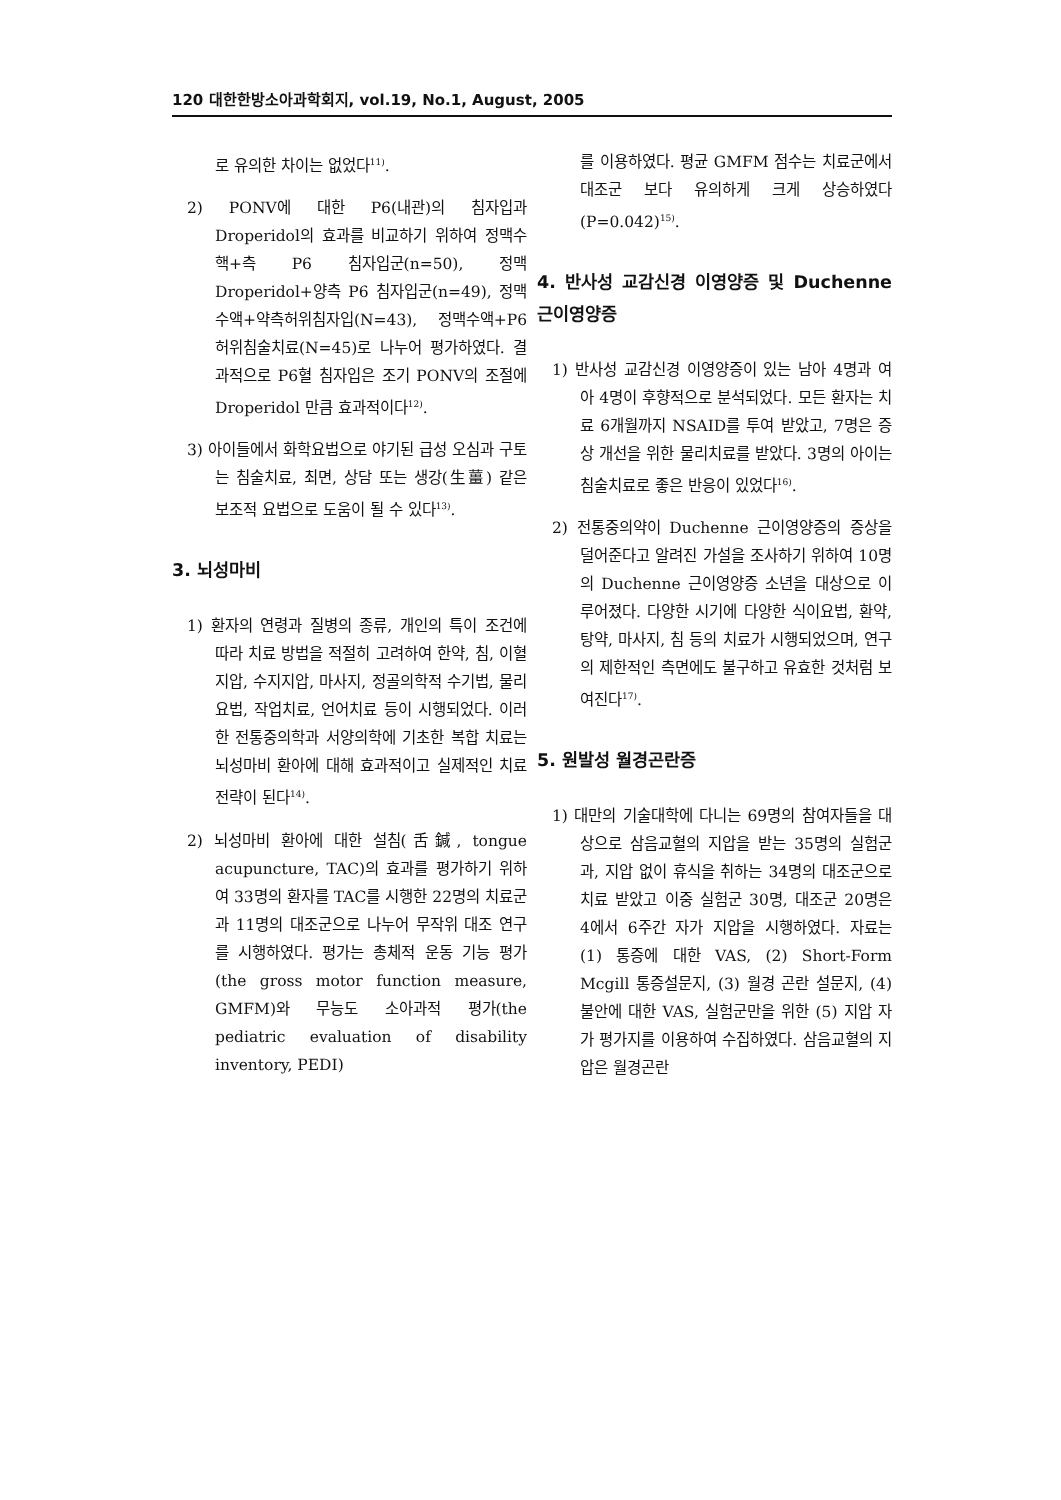120 대한한방소아과학회지, vol.19, No.1, August, 2005
로 유의한 차이는 없었다<sup>11)</sup>.
2) PONV에 대한 P6(내관)의 침자입과 Droperidol의 효과를 비교하기 위하여 정맥수핵+측 P6 침자입군(n=50), 정맥 Droperidol+양측 P6 침자입군(n=49), 정맥수액+약측허위침자입(N=43), 정맥수액+P6 허위침술치료(N=45)로 나누어 평가하였다. 결과적으로 P6혈 침자입은 조기 PONV의 조절에 Droperidol 만큼 효과적이다<sup>12)</sup>.
3) 아이들에서 화학요법으로 야기된 급성 오심과 구토는 침술치료, 최면, 상담 또는 생강(生薑) 같은 보조적 요법으로 도움이 될 수 있다<sup>13)</sup>.
3. 뇌성마비
1) 환자의 연령과 질병의 종류, 개인의 특이 조건에 따라 치료 방법을 적절히 고려하여 한약, 침, 이혈지압, 수지지압, 마사지, 정골의학적 수기법, 물리요법, 작업치료, 언어치료 등이 시행되었다. 이러한 전통중의학과 서양의학에 기초한 복합 치료는 뇌성마비 환아에 대해 효과적이고 실제적인 치료 전략이 된다<sup>14)</sup>.
2) 뇌성마비 환아에 대한 설침(舌鍼, tongue acupuncture, TAC)의 효과를 평가하기 위하여 33명의 환자를 TAC를 시행한 22명의 치료군과 11명의 대조군으로 나누어 무작위 대조 연구를 시행하였다. 평가는 총체적 운동 기능 평가(the gross motor function measure, GMFM)와 무능도 소아과적 평가(the pediatric evaluation of disability inventory, PEDI)
를 이용하였다. 평균 GMFM 점수는 치료군에서 대조군 보다 유의하게 크게 상승하였다(P=0.042)<sup>15)</sup>.
4. 반사성 교감신경 이영양증 및 Duchenne 근이영양증
1) 반사성 교감신경 이영양증이 있는 남아 4명과 여아 4명이 후향적으로 분석되었다. 모든 환자는 치료 6개월까지 NSAID를 투여 받았고, 7명은 증상 개선을 위한 물리치료를 받았다. 3명의 아이는 침술치료로 좋은 반응이 있었다<sup>16)</sup>.
2) 전통중의약이 Duchenne 근이영양증의 증상을 덜어준다고 알려진 가설을 조사하기 위하여 10명의 Duchenne 근이영양증 소년을 대상으로 이루어졌다. 다양한 시기에 다양한 식이요법, 환약, 탕약, 마사지, 침 등의 치료가 시행되었으며, 연구의 제한적인 측면에도 불구하고 유효한 것처럼 보여진다<sup>17)</sup>.
5. 원발성 월경곤란증
1) 대만의 기술대학에 다니는 69명의 참여자들을 대상으로 삼음교혈의 지압을 받는 35명의 실험군과, 지압 없이 휴식을 취하는 34명의 대조군으로 치료 받았고 이중 실험군 30명, 대조군 20명은 4에서 6주간 자가 지압을 시행하였다. 자료는 (1) 통증에 대한 VAS, (2) Short-Form Mcgill 통증설문지, (3) 월경 곤란 설문지, (4) 불안에 대한 VAS, 실험군만을 위한 (5) 지압 자가 평가지를 이용하여 수집하였다. 삼음교혈의 지압은 월경곤란